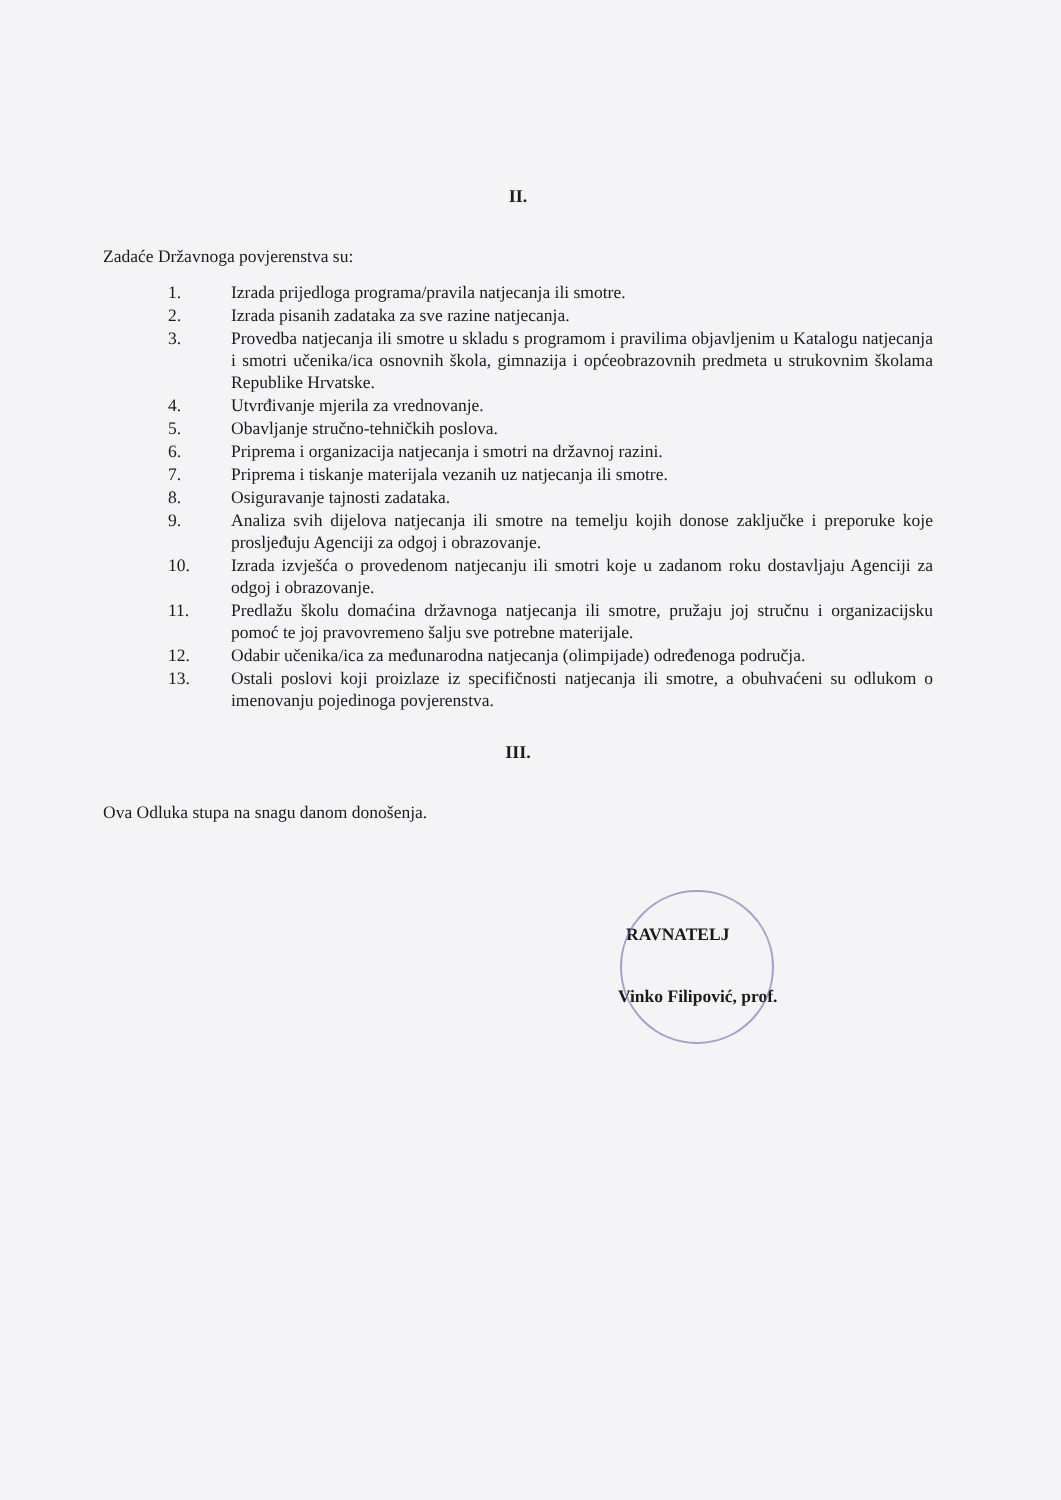II.
Zadaće Državnoga povjerenstva su:
1. Izrada prijedloga programa/pravila natjecanja ili smotre.
2. Izrada pisanih zadataka za sve razine natjecanja.
3. Provedba natjecanja ili smotre u skladu s programom i pravilima objavljenim u Katalogu natjecanja i smotri učenika/ica osnovnih škola, gimnazija i općeobrazovnih predmeta u strukovnim školama Republike Hrvatske.
4. Utvrđivanje mjerila za vrednovanje.
5. Obavljanje stručno-tehničkih poslova.
6. Priprema i organizacija natjecanja i smotri na državnoj razini.
7. Priprema i tiskanje materijala vezanih uz natjecanja ili smotre.
8. Osiguravanje tajnosti zadataka.
9. Analiza svih dijelova natjecanja ili smotre na temelju kojih donose zaključke i preporuke koje prosljeđuju Agenciji za odgoj i obrazovanje.
10. Izrada izvješća o provedenom natjecanju ili smotri koje u zadanom roku dostavljaju Agenciji za odgoj i obrazovanje.
11. Predlažu školu domaćina državnoga natjecanja ili smotre, pružaju joj stručnu i organizacijsku pomoć te joj pravovremeno šalju sve potrebne materijale.
12. Odabir učenika/ica za međunarodna natjecanja (olimpijade) određenoga područja.
13. Ostali poslovi koji proizlaze iz specifičnosti natjecanja ili smotre, a obuhvaćeni su odlukom o imenovanju pojedinoga povjerenstva.
III.
Ova Odluka stupa na snagu danom donošenja.
RAVNATELJ
Vinko Filipović, prof.